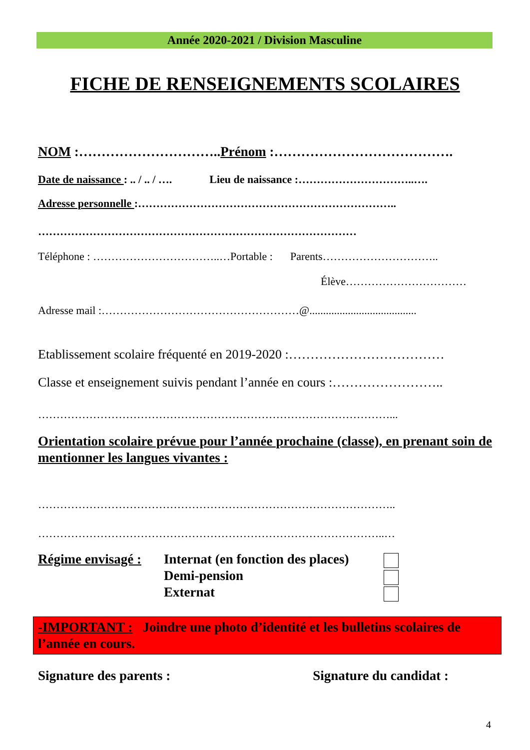Année 2020-2021 / Division Masculine
FICHE DE RENSEIGNEMENTS SCOLAIRES
NOM :…………………………..Prénom :………………………………….
Date de naissance : .. / .. / …. Lieu de naissance :…………………………..….
Adresse personnelle :……………………………………………………………..
……………………………………………………………………………
Téléphone : ……………………………..…Portable : Parents…………………………..
Élève……………………………
Adresse mail :………………………………………………@.......................................
Etablissement scolaire fréquenté en 2019-2020 :………………………………
Classe et enseignement suivis pendant l’année en cours :……………………..
……………………………………………………………………………………...
Orientation scolaire prévue pour l’année prochaine (classe), en prenant soin de mentionner les langues vivantes :
……………………………………………………………………………………..
…………………………………………………………………………………..…
Régime envisagé :
Internat (en fonction des places)
Demi-pension
Externat
-IMPORTANT : Joindre une photo d’identité et les bulletins scolaires de l’année en cours.
Signature des parents : Signature du candidat :
4